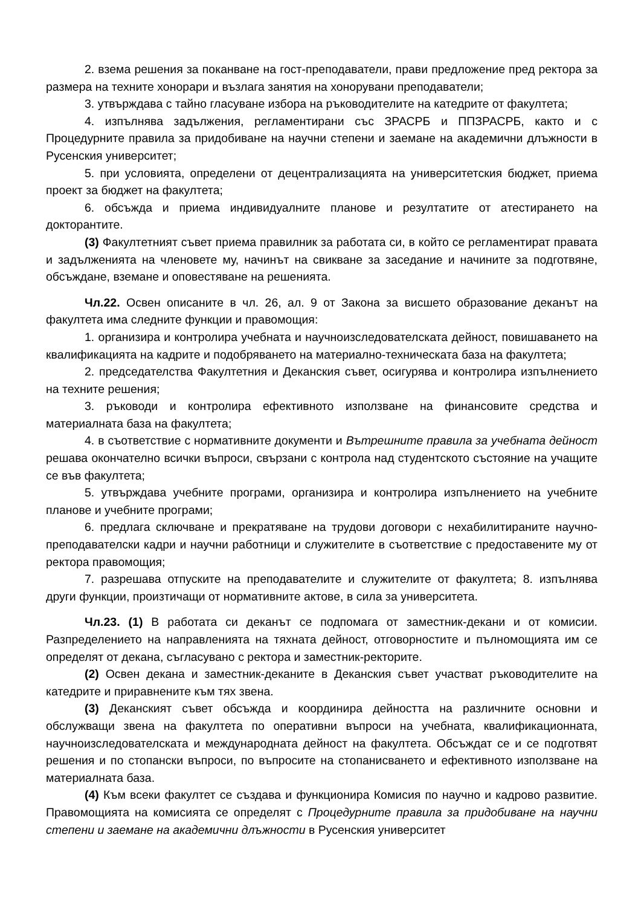2. взема решения за поканване на гост-преподаватели, прави предложение пред ректора за размера на техните хонорари и възлага занятия на хонорувани преподаватели;
3. утвърждава с тайно гласуване избора на ръководителите на катедрите от факултета;
4. изпълнява задължения, регламентирани със ЗРАСРБ и ППЗРАСРБ, както и с Процедурните правила за придобиване на научни степени и заемане на академични длъжности в Русенския университет;
5. при условията, определени от децентрализацията на университетския бюджет, приема проект за бюджет на факултета;
6. обсъжда и приема индивидуалните планове и резултатите от атестирането на докторантите.
(3) Факултетният съвет приема правилник за работата си, в който се регламентират правата и задълженията на членовете му, начинът на свикване за заседание и начините за подготвяне, обсъждане, вземане и оповестяване на решенията.
Чл.22. Освен описаните в чл. 26, ал. 9 от Закона за висшето образование деканът на факултета има следните функции и правомощия:
1. организира и контролира учебната и научноизследователската дейност, повишаването на квалификацията на кадрите и подобряването на материално-техническата база на факултета;
2. председателства Факултетния и Деканския съвет, осигурява и контролира изпълнението на техните решения;
3. ръководи и контролира ефективното използване на финансовите средства и материалната база на факултета;
4. в съответствие с нормативните документи и Вътрешните правила за учебната дейност решава окончателно всички въпроси, свързани с контрола над студентското състояние на учащите се във факултета;
5. утвърждава учебните програми, организира и контролира изпълнението на учебните планове и учебните програми;
6. предлага сключване и прекратяване на трудови договори с нехабилитираните научно-преподавателски кадри и научни работници и служителите в съответствие с предоставените му от ректора правомощия;
7. разрешава отпуските на преподавателите и служителите от факултета; 8. изпълнява други функции, произтичащи от нормативните актове, в сила за университета.
Чл.23. (1) В работата си деканът се подпомага от заместник-декани и от комисии. Разпределението на направленията на тяхната дейност, отговорностите и пълномощията им се определят от декана, съгласувано с ректора и заместник-ректорите.
(2) Освен декана и заместник-деканите в Деканския съвет участват ръководителите на катедрите и приравнените към тях звена.
(3) Деканският съвет обсъжда и координира дейността на различните основни и обслужващи звена на факултета по оперативни въпроси на учебната, квалификационната, научноизследователската и международната дейност на факултета. Обсъждат се и се подготвят решения и по стопански въпроси, по въпросите на стопанисването и ефективното използване на материалната база.
(4) Към всеки факултет се създава и функционира Комисия по научно и кадрово развитие. Правомощията на комисията се определят с Процедурните правила за придобиване на научни степени и заемане на академични длъжности в Русенския университет